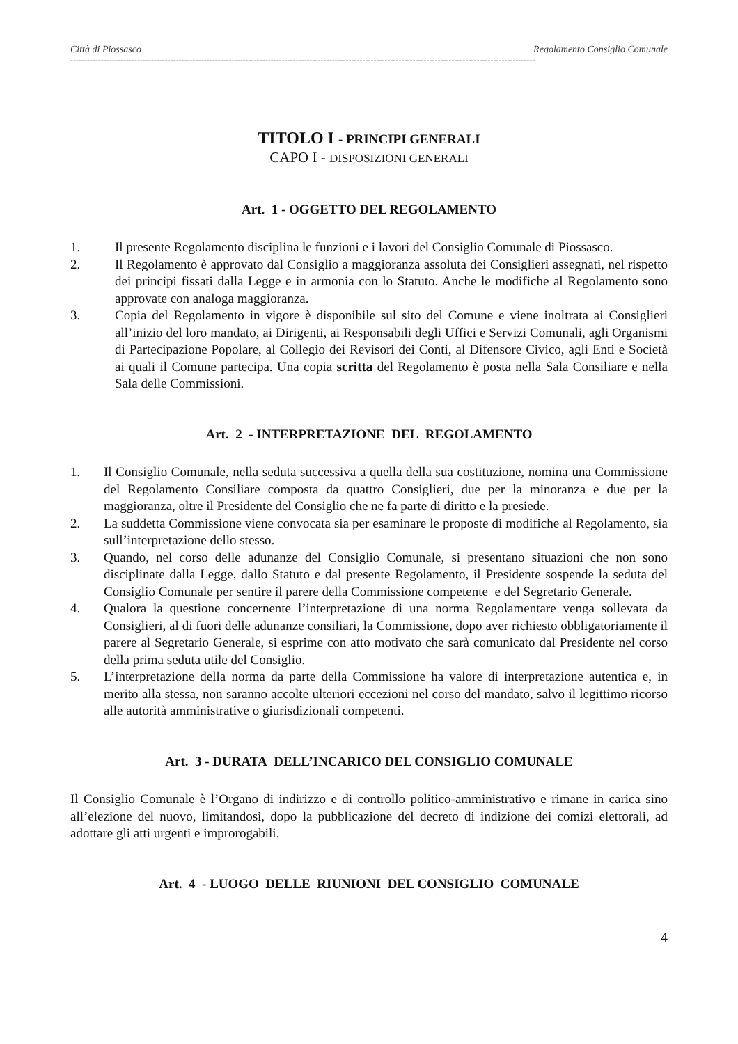Città di Piossasco Regolamento Consiglio Comunale
-----------------------------------------------------------------------------------------------------------------------------------------------------------------------
TITOLO I - PRINCIPI GENERALI
CAPO I - DISPOSIZIONI GENERALI
Art. 1 - OGGETTO DEL REGOLAMENTO
1. Il presente Regolamento disciplina le funzioni e i lavori del Consiglio Comunale di Piossasco.
2. Il Regolamento è approvato dal Consiglio a maggioranza assoluta dei Consiglieri assegnati, nel rispetto dei principi fissati dalla Legge e in armonia con lo Statuto. Anche le modifiche al Regolamento sono approvate con analoga maggioranza.
3. Copia del Regolamento in vigore è disponibile sul sito del Comune e viene inoltrata ai Consiglieri all’inizio del loro mandato, ai Dirigenti, ai Responsabili degli Uffici e Servizi Comunali, agli Organismi di Partecipazione Popolare, al Collegio dei Revisori dei Conti, al Difensore Civico, agli Enti e Società ai quali il Comune partecipa. Una copia scritta del Regolamento è posta nella Sala Consiliare e nella Sala delle Commissioni.
Art. 2 - INTERPRETAZIONE DEL REGOLAMENTO
1. Il Consiglio Comunale, nella seduta successiva a quella della sua costituzione, nomina una Commissione del Regolamento Consiliare composta da quattro Consiglieri, due per la minoranza e due per la maggioranza, oltre il Presidente del Consiglio che ne fa parte di diritto e la presiede.
2. La suddetta Commissione viene convocata sia per esaminare le proposte di modifiche al Regolamento, sia sull’interpretazione dello stesso.
3. Quando, nel corso delle adunanze del Consiglio Comunale, si presentano situazioni che non sono disciplinate dalla Legge, dallo Statuto e dal presente Regolamento, il Presidente sospende la seduta del Consiglio Comunale per sentire il parere della Commissione competente e del Segretario Generale.
4. Qualora la questione concernente l’interpretazione di una norma Regolamentare venga sollevata da Consiglieri, al di fuori delle adunanze consiliari, la Commissione, dopo aver richiesto obbligatoriamente il parere al Segretario Generale, si esprime con atto motivato che sarà comunicato dal Presidente nel corso della prima seduta utile del Consiglio.
5. L’interpretazione della norma da parte della Commissione ha valore di interpretazione autentica e, in merito alla stessa, non saranno accolte ulteriori eccezioni nel corso del mandato, salvo il legittimo ricorso alle autorità amministrative o giurisdizionali competenti.
Art. 3 - DURATA DELL’INCARICO DEL CONSIGLIO COMUNALE
Il Consiglio Comunale è l’Organo di indirizzo e di controllo politico-amministrativo e rimane in carica sino all’elezione del nuovo, limitandosi, dopo la pubblicazione del decreto di indizione dei comizi elettorali, ad adottare gli atti urgenti e improrogabili.
Art. 4 - LUOGO DELLE RIUNIONI DEL CONSIGLIO COMUNALE
4